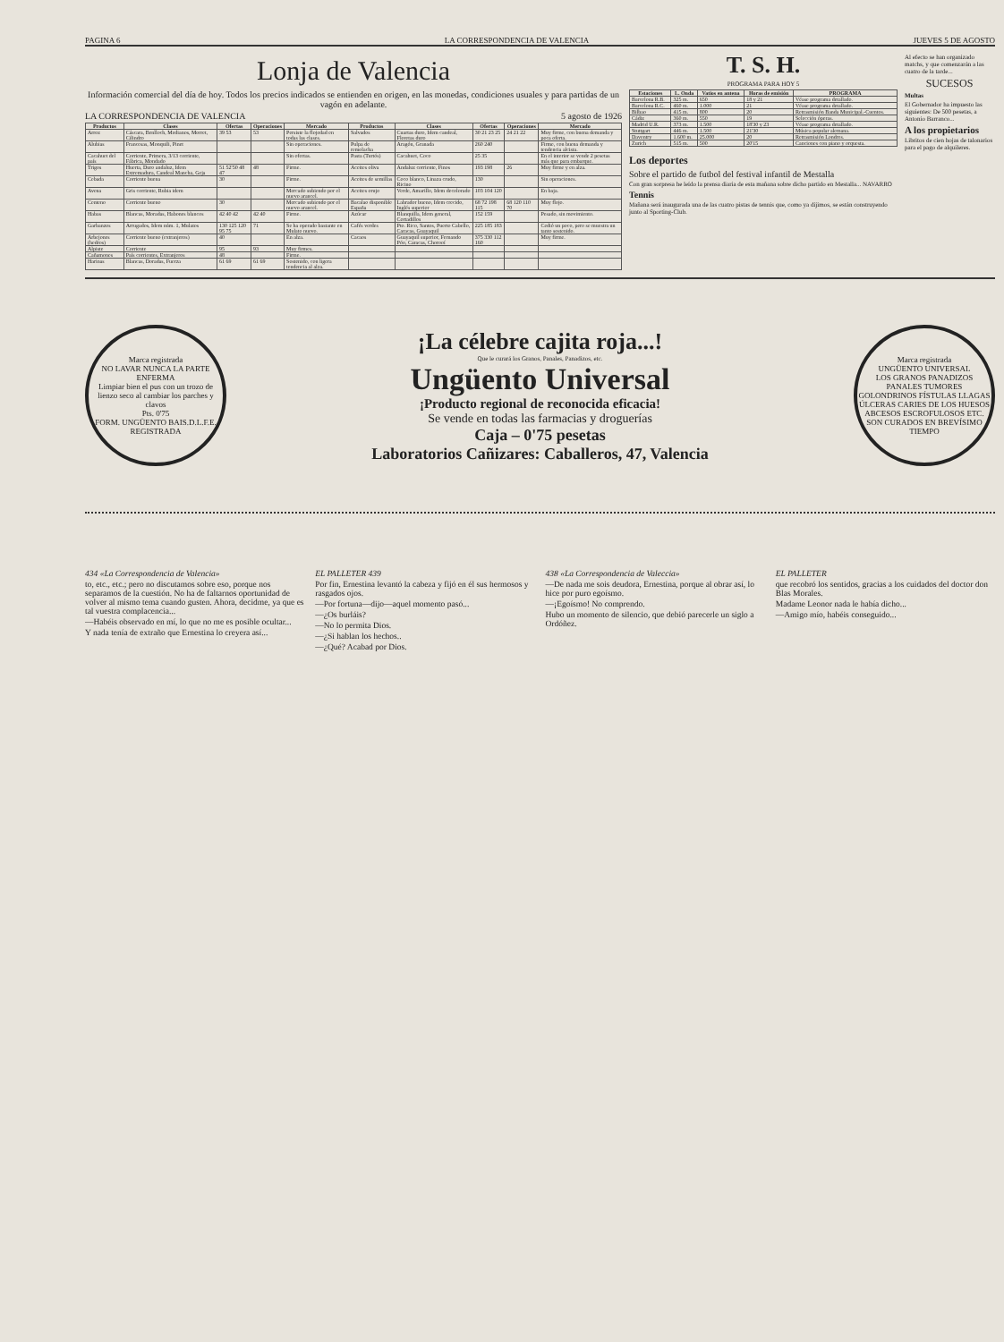PAGINA 6 LA CORRESPONDENCIA DE VALENCIA JUEVES 5 DE AGOSTO
Lonja de Valencia
Información comercial del día de hoy. Todos los precios indicados se entienden en origen, en las monedas, condiciones usuales y para partidas de un vagón en adelante.
LA CORRESPONDENCIA DE VALENCIA 5 agosto de 1926
| Productos | Clases | Ofertas | Operaciones | Mercado | Productos | Clases | Ofertas | Operaciones | Mercado |
| --- | --- | --- | --- | --- | --- | --- | --- | --- | --- |
| Arroz | Cáscara, Benlloch, Medianos, Morret, Cilindro | 39 53 | 53 | Persiste la flojedad en todas las clases. | Salvados | Cuartas duro, Idem candeal, Floretas duro | 30 21 23 25 | 24 21 22 | Muy firme, con buena demanda y poca oferta. |
| Alubias | Francesas, Monquili, Pinet | | | Sin operaciones. | Pulpa de remolacha | Aragón, Granada | 260 240 | | Firme, con buena demanda y tendencia alcista. |
| Cacahuet del país | Corriente, Primera, 3/13 corriente, Fábrica, Mondado | | | Sin ofertas. | Pasta (Turtós) | Cacahuet, Coco | 25 35 | | En el interior se vende 2 pesetas más que para embarque. |
| Trigos | Huerta, Duro andaluz, Idem Extremadura, Candeal Mancha, Geja | 51 52'50 48 47 | 48 | Firme. | Aceites oliva | Andaluz corriente, Finos | 193 198 | 26 | Muy firme y en alza. |
| Cebada | Corriente buena | 30 | | Firme. | Aceites de semillas | Coco blanco, Linaza crudo, Ricino | 130 | | Sin operaciones. |
| Avena | Gris corriente, Rubia idem | | | Mercado subiendo por el nuevo arancel. | Aceites orujo | Verde, Amarillo, Idem decolorado | 103 104 120 | | En baja. |
| Centeno | Corriente bueno | 30 | | Mercado subiendo por el nuevo arancel. | Bacalao disponible España | Labrador bueno, Idem crecido, Inglés superior | 68 72 198 115 | 68 120 110 70 | Muy flojo. |
| Habas | Blancas, Moradas, Habones blancos | 42 40 42 | 42 40 | Firme. | Azúcar | Blanquilla, Idem general, Cortadillos | 152 159 | | Pesado, sin movimiento. |
| Garbanzos | Arrugados, Idem núm. 1, Mulatos | 130 125 120 95 75 | 71 | Se ha operado bastante en Mulato nuevo. | Cafés verdes | Pto. Rico, Santos, Puerto Cabello, Caracas, Guayaquil | 225 185 183 | | Cedió un poco, pero se muestra un tanto sostenido. |
| Arbejones (hedros) | Corriente bueno (extranjeros) | 40 | | En alza. | Cacaos | Guayaquil superior, Fernando Póo, Caracas, Chorooí | 375 330 112 160 | | Muy firme. |
| Alpiste | Corriente | 95 | 93 | Muy firmes. | | | | | |
| Cañamones | País corrientes, Extranjeros | 48 | | Firme. | | | | | |
| Harinas | Blancas, Doradas, Fuerza | 61 69 | 61 69 | Sostenido, con ligera tendencia al alza. | | | | | |
T. S. H.
PROGRAMA PARA HOY 5
| Estaciones | L. Onda | Vatios en antena | Horas de emisión | PROGRAMA |
| --- | --- | --- | --- | --- |
| Barcelona R.B. | 325 m. | 650 | 18 y 21 | Véase programa detallado. |
| Barcelona R.C. | 460 m. | 1.000 | 21 | Véase programa detallado. |
| Bilbao | 415 m. | 800 | 20 | Retrasmisión Banda Municipal.-Cuentos. |
| Cádiz | 360 m. | 550 | 19 | Selección óperas. |
| Madrid U.R. | 373 m. | 1.500 | 18'30 y 23 | Véase programa detallado. |
| Stuttgart | 446 m. | 1.500 | 21'30 | Música popular alemana. |
| Daventry | 1.600 m. | 25.000 | 20 | Retrasmisión Londres. |
| Zurich | 515 m. | 500 | 20'15 | Canciones con piano y orquesta. |
Los deportes
Sobre el partido de futbol del festival infantil de Mestalla
Con gran sorpresa he leído la prensa diaria de esta mañana sobre dicho partido en Mestalla... NAVARRO
Tennis
Mañana será inaugurada una de las cuatro pistas de tennis que, como ya dijimos, se están construyendo junto al Sporting-Club.
Al efecto se han organizado matchs, y que comenzarán a las cuatro de la tarde...
SUCESOS
Multas
El Gobernador ha impuesto las siguientes: De 500 pesetas, a Antonio Barranco...
A los propietarios
Libritos de cien hojas de talonarios para el pago de alquileres.
Marca registrada
NO LAVAR NUNCA LA PARTE ENFERMA
Limpiar bien el pus con un trozo de lienzo seco al cambiar los parches y clavos
Pts. 0'75
FORM. UNGÜENTO BAIS.D.L.F.E. REGISTRADA
¡La célebre cajita roja...!
Que le curará los Granos, Panales, Panadizos, etc.
Ungüento Universal
¡Producto regional de reconocida eficacia!
Se vende en todas las farmacias y droguerías
Caja – 0'75 pesetas
Laboratorios Cañizares: Caballeros, 47, Valencia
Marca registrada
UNGÜENTO UNIVERSAL
LOS GRANOS PANADIZOS PANALES TUMORES GOLONDRINOS FÍSTULAS LLAGAS ÚLCERAS CARIES DE LOS HUESOS ABCESOS ESCROFULOSOS ETC.
SON CURADOS EN BREVÍSIMO TIEMPO
434 «La Correspondencia de Valencia»
to, etc., etc.; pero no discutamos sobre eso, porque nos separamos de la cuestión. No ha de faltarnos oportunidad de volver al mismo tema cuando gusten. Ahora, decidme, ya que es tal vuestra complacencia...
—Habéis observado en mí, lo que no me es posible ocultar...
Y nada tenía de extraño que Ernestina lo creyera así...
EL PALLETER 439
Por fin, Ernestina levantó la cabeza y fijó en él sus hermosos y rasgados ojos.
—Por fortuna—dijo—aquel momento pasó...
—¿Os burláis?
—No lo permita Dios.
—¿Si hablan los hechos..
—¿Qué? Acabad por Dios.
438 «La Correspondencia de Valeccia»
—De nada me sois deudora, Ernestina, porque al obrar así, lo hice por puro egoísmo.
—¡Egoísmo! No comprendo.
Hubo un momento de silencio, que debió parecerle un siglo a Ordóñez.
EL PALLETER
que recobró los sentidos, gracias a los cuidados del doctor don Blas Morales.
Madame Leonor nada le había dicho...
—Amigo mío, habéis conseguido...